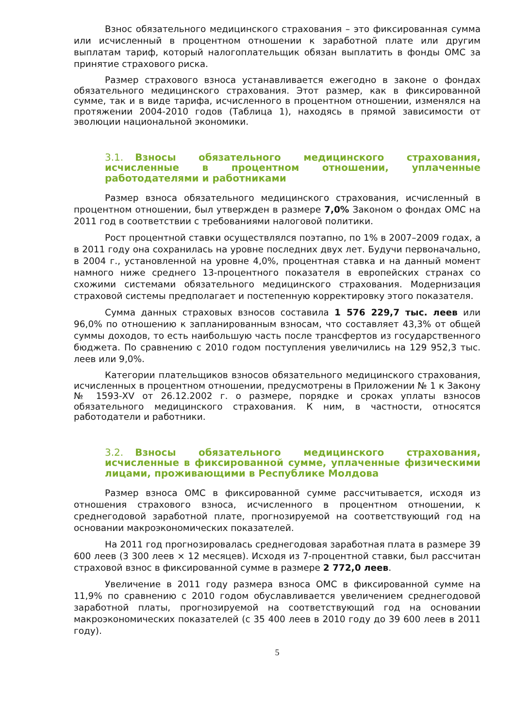Взнос обязательного медицинского страхования – это фиксированная сумма или исчисленный в процентном отношении к заработной плате или другим выплатам тариф, который налогоплательщик обязан выплатить в фонды ОМС за принятие страхового риска.
Размер страхового взноса устанавливается ежегодно в законе о фондах обязательного медицинского страхования. Этот размер, как в фиксированной сумме, так и в виде тарифа, исчисленного в процентном отношении, изменялся на протяжении 2004-2010 годов (Таблица 1), находясь в прямой зависимости от эволюции национальной экономики.
3.1. Взносы обязательного медицинского страхования, исчисленные в процентном отношении, уплаченные работодателями и работниками
Размер взноса обязательного медицинского страхования, исчисленный в процентном отношении, был утвержден в размере 7,0% Законом о фондах ОМС на 2011 год в соответствии с требованиями налоговой политики.
Рост процентной ставки осуществлялся поэтапно, по 1% в 2007–2009 годах, а в 2011 году она сохранилась на уровне последних двух лет. Будучи первоначально, в 2004 г., установленной на уровне 4,0%, процентная ставка и на данный момент намного ниже среднего 13-процентного показателя в европейских странах со схожими системами обязательного медицинского страхования. Модернизация страховой системы предполагает и постепенную корректировку этого показателя.
Сумма данных страховых взносов составила 1 576 229,7 тыс. леев или 96,0% по отношению к запланированным взносам, что составляет 43,3% от общей суммы доходов, то есть наибольшую часть после трансфертов из государственного бюджета. По сравнению с 2010 годом поступления увеличились на 129 952,3 тыс. леев или 9,0%.
Категории плательщиков взносов обязательного медицинского страхования, исчисленных в процентном отношении, предусмотрены в Приложении № 1 к Закону № 1593-XV от 26.12.2002 г. о размере, порядке и сроках уплаты взносов обязательного медицинского страхования. К ним, в частности, относятся работодатели и работники.
3.2. Взносы обязательного медицинского страхования, исчисленные в фиксированной сумме, уплаченные физическими лицами, проживающими в Республике Молдова
Размер взноса ОМС в фиксированной сумме рассчитывается, исходя из отношения страхового взноса, исчисленного в процентном отношении, к среднегодовой заработной плате, прогнозируемой на соответствующий год на основании макроэкономических показателей.
На 2011 год прогнозировалась среднегодовая заработная плата в размере 39 600 леев (3 300 леев × 12 месяцев). Исходя из 7-процентной ставки, был рассчитан страховой взнос в фиксированной сумме в размере 2 772,0 леев.
Увеличение в 2011 году размера взноса ОМС в фиксированной сумме на 11,9% по сравнению с 2010 годом обуславливается увеличением среднегодовой заработной платы, прогнозируемой на соответствующий год на основании макроэкономических показателей (с 35 400 леев в 2010 году до 39 600 леев в 2011 году).
5